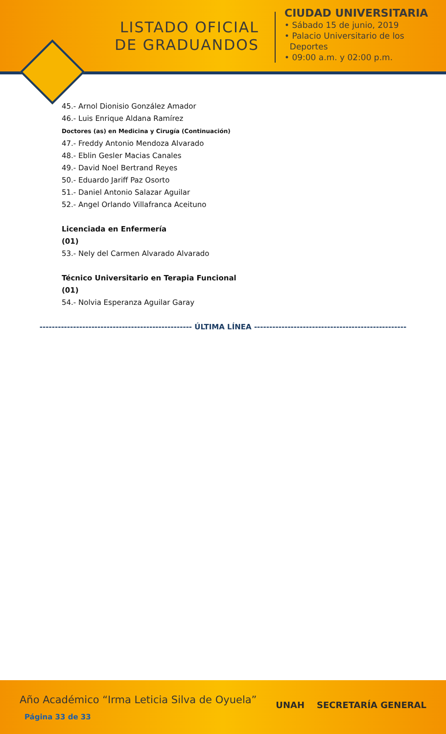LISTADO OFICIAL DE GRADUANDOS
CIUDAD UNIVERSITARIA
• Sábado 15 de junio, 2019
• Palacio Universitario de los
Deportes
• 09:00 a.m. y 02:00 p.m.
45.- Arnol Dionisio González Amador
46.- Luis Enrique Aldana Ramírez
Doctores (as) en Medicina y Cirugía (Continuación)
47.- Freddy Antonio Mendoza Alvarado
48.- Eblin Gesler Macias Canales
49.- David Noel Bertrand Reyes
50.- Eduardo Jariff Paz Osorto
51.- Daniel Antonio Salazar Aguilar
52.- Angel Orlando Villafranca Aceituno
Licenciada en Enfermería
(01)
53.- Nely del Carmen Alvarado Alvarado
Técnico Universitario en Terapia Funcional
(01)
54.- Nolvia Esperanza Aguilar Garay
-------------------------------------------------- ÚLTIMA LÍNEA --------------------------------------------------
Año Académico “Irma Leticia Silva de Oyuela”
Página 33 de 33
UNAH SECRETARÍA GENERAL